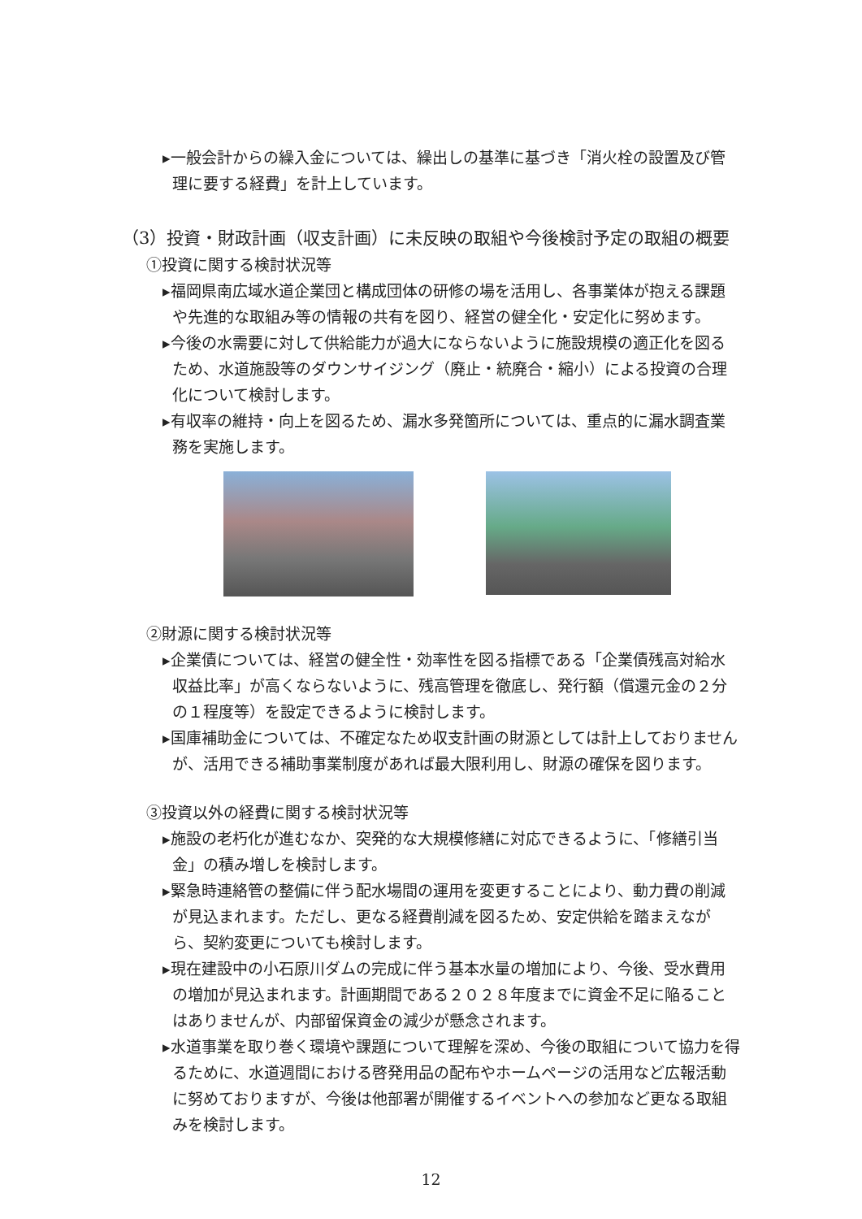▸一般会計からの繰入金については、繰出しの基準に基づき「消火栓の設置及び管理に要する経費」を計上しています。
（3）投資・財政計画（収支計画）に未反映の取組や今後検討予定の取組の概要
①投資に関する検討状況等
▸福岡県南広域水道企業団と構成団体の研修の場を活用し、各事業体が抱える課題や先進的な取組み等の情報の共有を図り、経営の健全化・安定化に努めます。
▸今後の水需要に対して供給能力が過大にならないように施設規模の適正化を図るため、水道施設等のダウンサイジング（廃止・統廃合・縮小）による投資の合理化について検討します。
▸有収率の維持・向上を図るため、漏水多発箇所については、重点的に漏水調査業務を実施します。
②財源に関する検討状況等
▸企業債については、経営の健全性・効率性を図る指標である「企業債残高対給水収益比率」が高くならないように、残高管理を徹底し、発行額（償還元金の２分の１程度等）を設定できるように検討します。
▸国庫補助金については、不確定なため収支計画の財源としては計上しておりませんが、活用できる補助事業制度があれば最大限利用し、財源の確保を図ります。
③投資以外の経費に関する検討状況等
▸施設の老朽化が進むなか、突発的な大規模修繕に対応できるように、「修繕引当金」の積み増しを検討します。
▸緊急時連絡管の整備に伴う配水場間の運用を変更することにより、動力費の削減が見込まれます。ただし、更なる経費削減を図るため、安定供給を踏まえながら、契約変更についても検討します。
▸現在建設中の小石原川ダムの完成に伴う基本水量の増加により、今後、受水費用の増加が見込まれます。計画期間である２０２８年度までに資金不足に陥ることはありませんが、内部留保資金の減少が懸念されます。
▸水道事業を取り巻く環境や課題について理解を深め、今後の取組について協力を得るために、水道週間における啓発用品の配布やホームページの活用など広報活動に努めておりますが、今後は他部署が開催するイベントへの参加など更なる取組みを検討します。
12